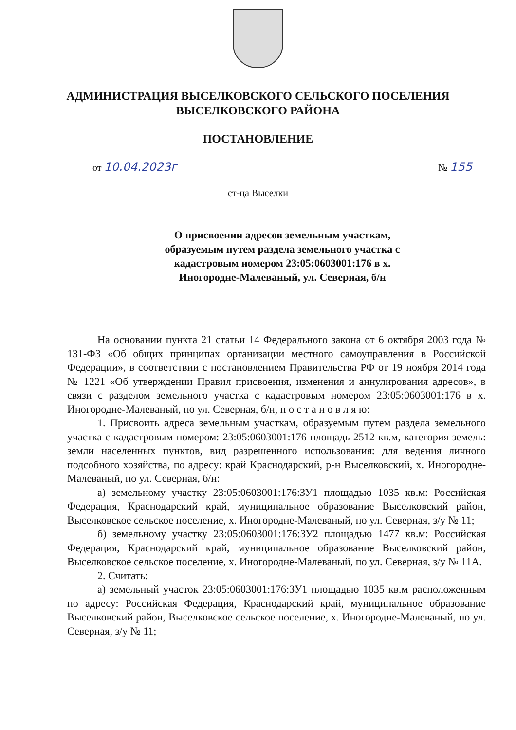АДМИНИСТРАЦИЯ ВЫСЕЛКОВСКОГО СЕЛЬСКОГО ПОСЕЛЕНИЯ
ВЫСЕЛКОВСКОГО РАЙОНА
ПОСТАНОВЛЕНИЕ
от 10.04.2023г № 155
ст-ца Выселки
О присвоении адресов земельным участкам, образуемым путем раздела земельного участка с кадастровым номером 23:05:0603001:176 в х. Иногородне-Малеваный, ул. Северная, б/н
На основании пункта 21 статьи 14 Федерального закона от 6 октября 2003 года № 131-ФЗ «Об общих принципах организации местного самоуправления в Российской Федерации», в соответствии с постановлением Правительства РФ от 19 ноября 2014 года № 1221 «Об утверждении Правил присвоения, изменения и аннулирования адресов», в связи с разделом земельного участка с кадастровым номером 23:05:0603001:176 в х. Иногородне-Малеваный, по ул. Северная, б/н, п о с т а н о в л я ю:
1. Присвоить адреса земельным участкам, образуемым путем раздела земельного участка с кадастровым номером: 23:05:0603001:176 площадь 2512 кв.м, категория земель: земли населенных пунктов, вид разрешенного использования: для ведения личного подсобного хозяйства, по адресу: край Краснодарский, р-н Выселковский, х. Иногородне-Малеваный, по ул. Северная, б/н:
а) земельному участку 23:05:0603001:176:ЗУ1 площадью 1035 кв.м: Российская Федерация, Краснодарский край, муниципальное образование Выселковский район, Выселковское сельское поселение, х. Иногородне-Малеваный, по ул. Северная, з/у № 11;
б) земельному участку 23:05:0603001:176:ЗУ2 площадью 1477 кв.м: Российская Федерация, Краснодарский край, муниципальное образование Выселковский район, Выселковское сельское поселение, х. Иногородне-Малеваный, по ул. Северная, з/у № 11А.
2. Считать:
а) земельный участок 23:05:0603001:176:ЗУ1 площадью 1035 кв.м расположенным по адресу: Российская Федерация, Краснодарский край, муниципальное образование Выселковский район, Выселковское сельское поселение, х. Иногородне-Малеваный, по ул. Северная, з/у № 11;